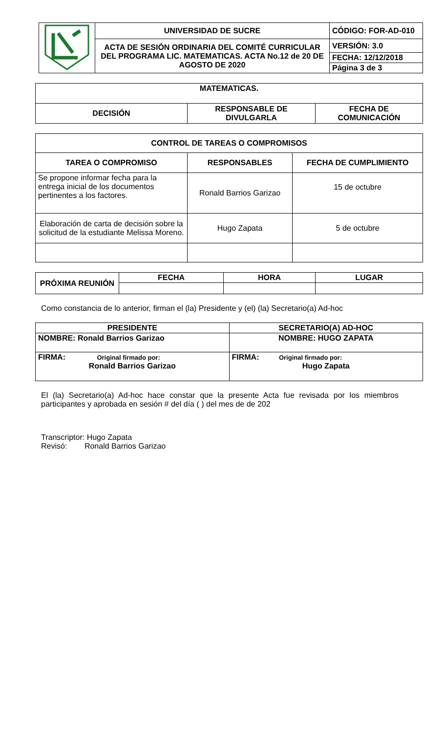| | UNIVERSIDAD DE SUCRE | CÓDIGO: FOR-AD-010 |
| | ACTA DE SESIÓN ORDINARIA DEL COMITÉ CURRICULAR DEL PROGRAMA LIC. MATEMATICAS. ACTA No.12 de 20 DE AGOSTO DE 2020 | VERSIÓN: 3.0 |
| | | FECHA: 12/12/2018 |
| | | Página 3 de 3 |
| MATEMATICAS. | | |
| --- | --- | --- |
| DECISIÓN | RESPONSABLE DE DIVULGARLA | FECHA DE COMUNICACIÓN |
| CONTROL DE TAREAS O COMPROMISOS | | |
| --- | --- | --- |
| TAREA O COMPROMISO | RESPONSABLES | FECHA DE CUMPLIMIENTO |
| Se propone informar fecha para la entrega inicial de los documentos pertinentes a los factores. | Ronald Barrios Garizao | 15 de octubre |
| Elaboración de carta de decisión sobre la solicitud de la estudiante Melissa Moreno. | Hugo Zapata | 5 de octubre |
| PRÓXIMA REUNIÓN | FECHA | HORA | LUGAR |
| --- | --- | --- | --- |
Como constancia de lo anterior, firman el (la) Presidente y (el) (la) Secretario(a) Ad-hoc
| PRESIDENTE | SECRETARIO(A) AD-HOC |
| --- | --- |
| NOMBRE: Ronald Barrios Garizao | NOMBRE: HUGO ZAPATA |
| FIRMA: Original firmado por: Ronald Barrios Garizao | FIRMA: Original firmado por: Hugo Zapata |
El (la) Secretario(a) Ad-hoc hace constar que la presente Acta fue revisada por los miembros participantes y aprobada en sesión # del día ( ) del mes de de 202
Transcriptor: Hugo Zapata
Revisó: Ronald Barrios Garizao